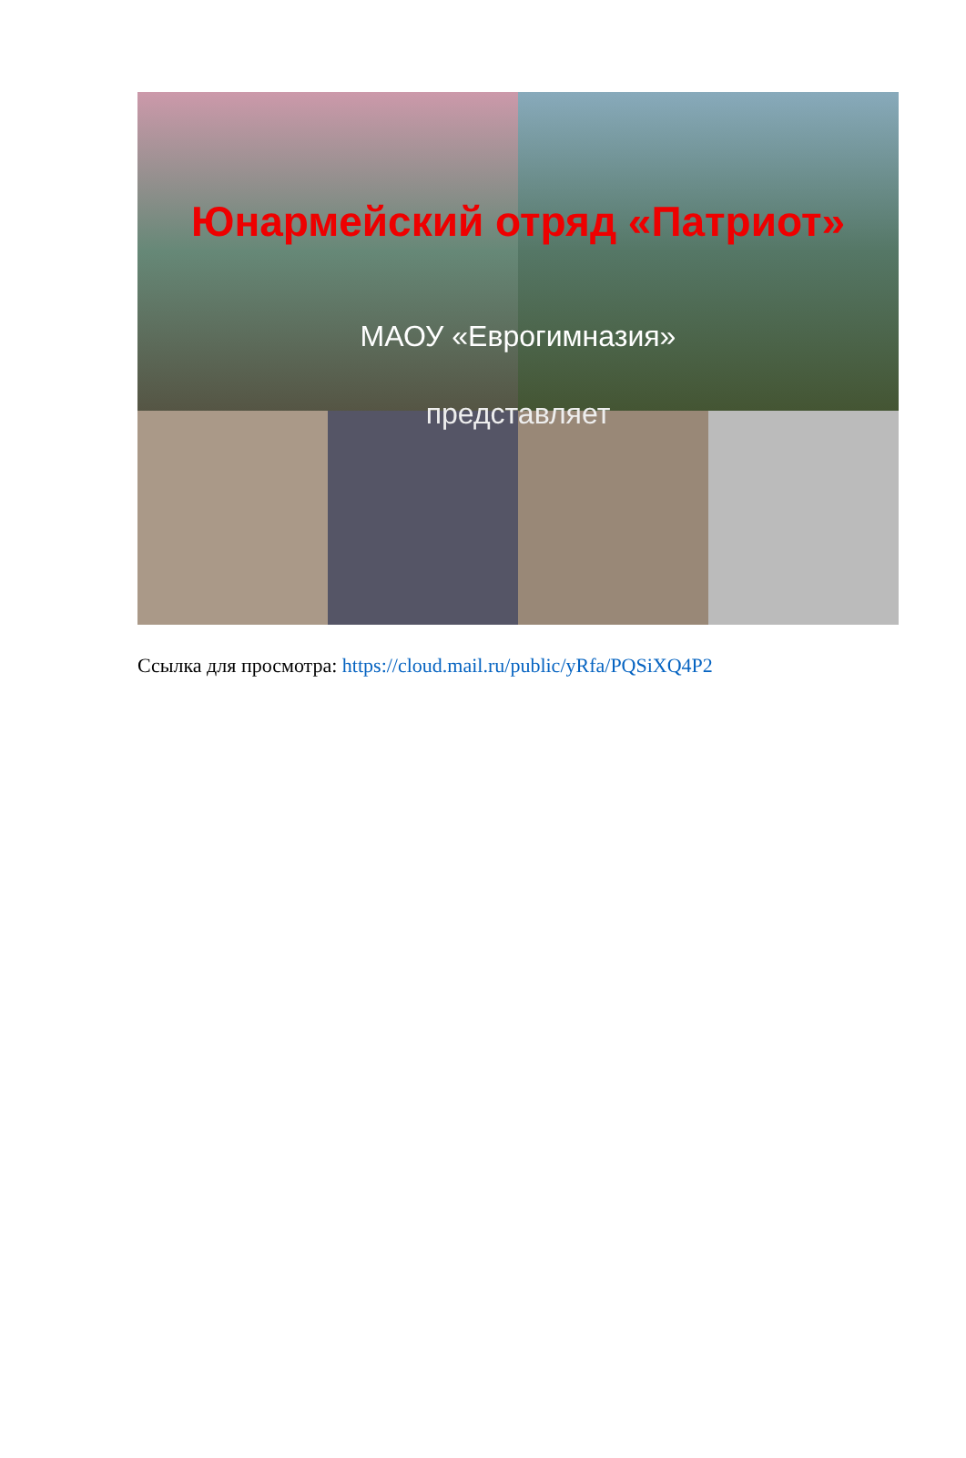Юнармейский отряд «Патриот»
МАОУ «Еврогимназия»
представляет
Ссылка для просмотра: https://cloud.mail.ru/public/yRfa/PQSiXQ4P2